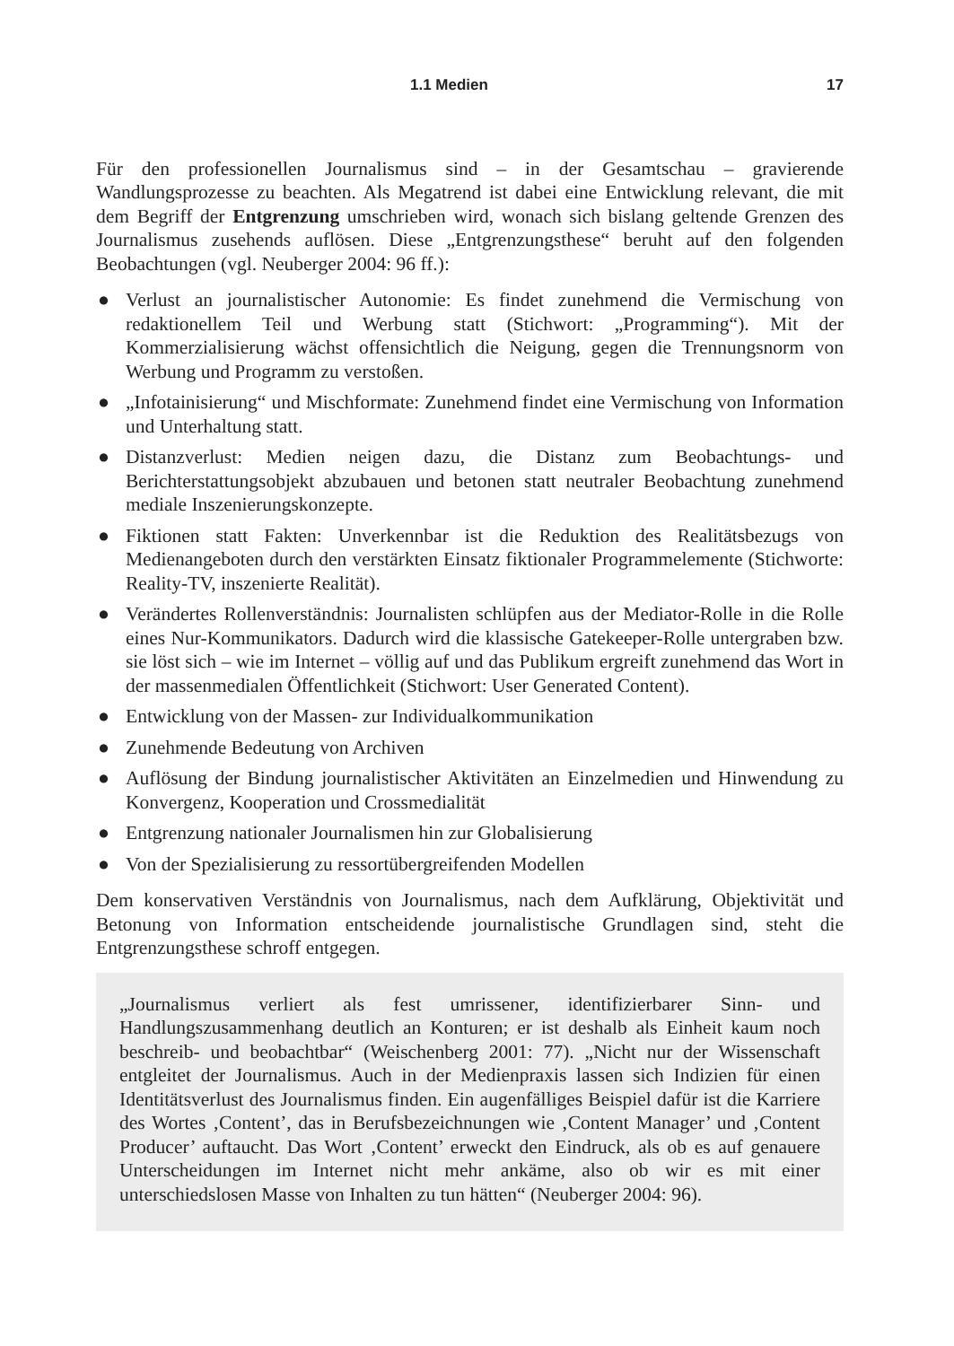1.1 Medien 17
Für den professionellen Journalismus sind – in der Gesamtschau – gravierende Wandlungsprozesse zu beachten. Als Megatrend ist dabei eine Entwicklung relevant, die mit dem Begriff der Entgrenzung umschrieben wird, wonach sich bislang geltende Grenzen des Journalismus zusehends auflösen. Diese „Entgrenzungsthese“ beruht auf den folgenden Beobachtungen (vgl. Neuberger 2004: 96 ff.):
● Verlust an journalistischer Autonomie: Es findet zunehmend die Vermischung von redaktionellem Teil und Werbung statt (Stichwort: „Programming“). Mit der Kommerzialisierung wächst offensichtlich die Neigung, gegen die Trennungsnorm von Werbung und Programm zu verstoßen.
● „Infotainisierung“ und Mischformate: Zunehmend findet eine Vermischung von Information und Unterhaltung statt.
● Distanzverlust: Medien neigen dazu, die Distanz zum Beobachtungs- und Berichterstattungsobjekt abzubauen und betonen statt neutraler Beobachtung zunehmend mediale Inszenierungskonzepte.
● Fiktionen statt Fakten: Unverkennbar ist die Reduktion des Realitätsbezugs von Medienangeboten durch den verstärkten Einsatz fiktionaler Programmelemente (Stichworte: Reality-TV, inszenierte Realität).
● Verändertes Rollenverständnis: Journalisten schlüpfen aus der Mediator-Rolle in die Rolle eines Nur-Kommunikators. Dadurch wird die klassische Gatekeeper-Rolle untergraben bzw. sie löst sich – wie im Internet – völlig auf und das Publikum ergreift zunehmend das Wort in der massenmedialen Öffentlichkeit (Stichwort: User Generated Content).
● Entwicklung von der Massen- zur Individualkommunikation
● Zunehmende Bedeutung von Archiven
● Auflösung der Bindung journalistischer Aktivitäten an Einzelmedien und Hinwendung zu Konvergenz, Kooperation und Crossmedialität
● Entgrenzung nationaler Journalismen hin zur Globalisierung
● Von der Spezialisierung zu ressortübergreifenden Modellen
Dem konservativen Verständnis von Journalismus, nach dem Aufklärung, Objektivität und Betonung von Information entscheidende journalistische Grundlagen sind, steht die Entgrenzungsthese schroff entgegen.
„Journalismus verliert als fest umrissener, identifizierbarer Sinn- und Handlungszusammenhang deutlich an Konturen; er ist deshalb als Einheit kaum noch beschreib- und beobachtbar“ (Weischenberg 2001: 77). „Nicht nur der Wissenschaft entgleitet der Journalismus. Auch in der Medienpraxis lassen sich Indizien für einen Identitätsverlust des Journalismus finden. Ein augenfälliges Beispiel dafür ist die Karriere des Wortes ‚Content’, das in Berufsbezeichnungen wie ‚Content Manager’ und ‚Content Producer’ auftaucht. Das Wort ‚Content’ erweckt den Eindruck, als ob es auf genauere Unterscheidungen im Internet nicht mehr ankäme, also ob wir es mit einer unterschiedslosen Masse von Inhalten zu tun hätten“ (Neuberger 2004: 96).